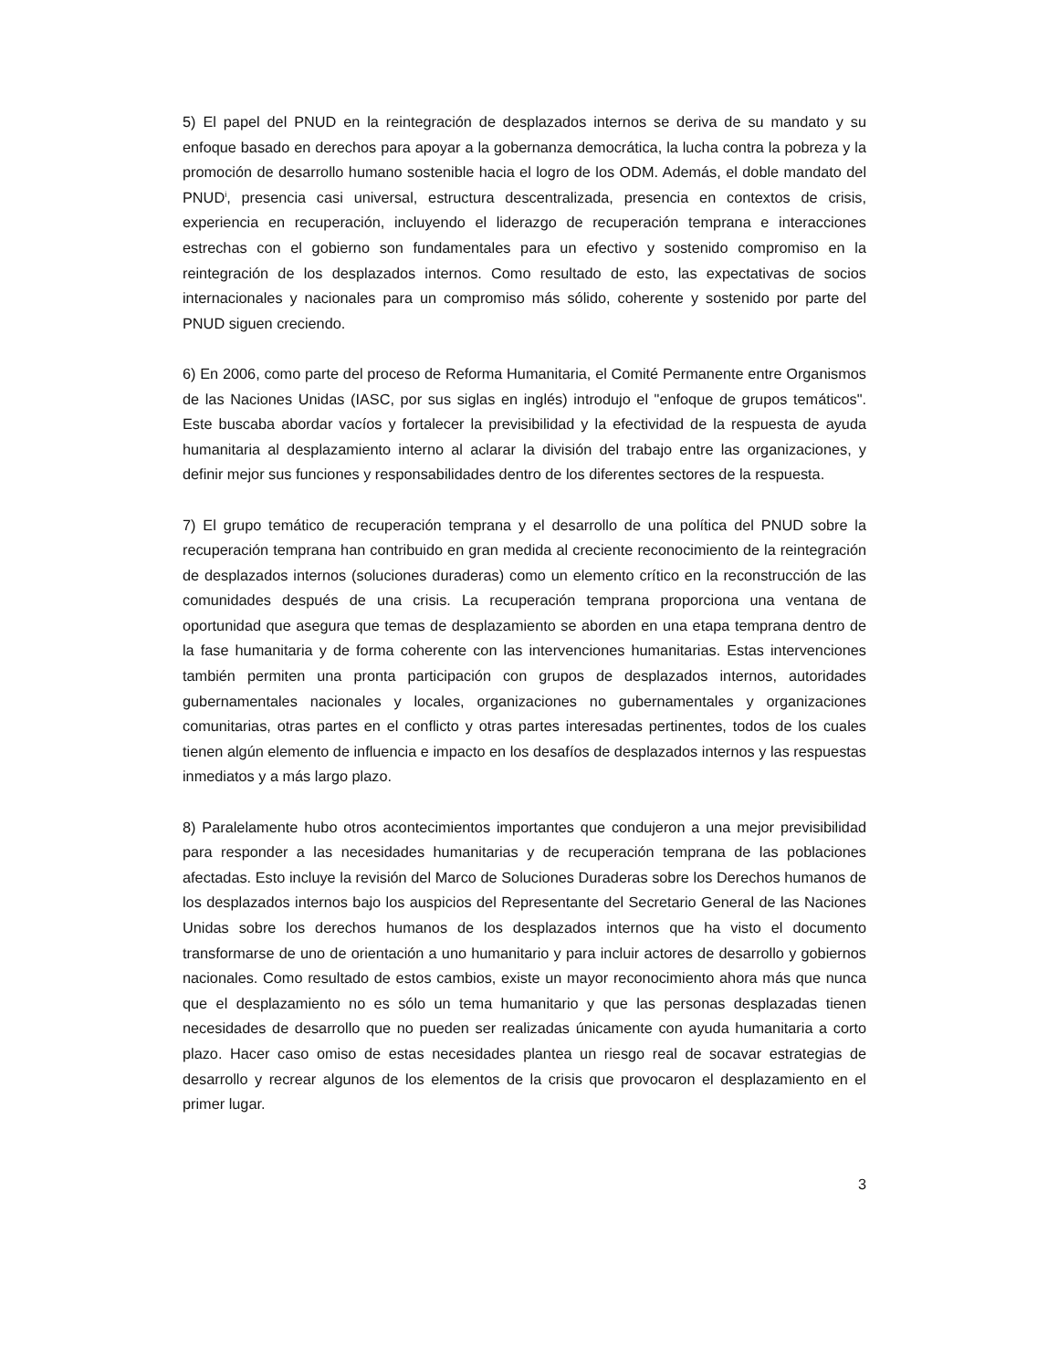5) El papel del PNUD en la reintegración de desplazados internos se deriva de su mandato y su enfoque basado en derechos para apoyar a la gobernanza democrática, la lucha contra la pobreza y la promoción de desarrollo humano sostenible hacia el logro de los ODM. Además, el doble mandato del PNUD<sup>i</sup>, presencia casi universal, estructura descentralizada, presencia en contextos de crisis, experiencia en recuperación, incluyendo el liderazgo de recuperación temprana e interacciones estrechas con el gobierno son fundamentales para un efectivo y sostenido compromiso en la reintegración de los desplazados internos. Como resultado de esto, las expectativas de socios internacionales y nacionales para un compromiso más sólido, coherente y sostenido por parte del PNUD siguen creciendo.
6) En 2006, como parte del proceso de Reforma Humanitaria, el Comité Permanente entre Organismos de las Naciones Unidas (IASC, por sus siglas en inglés) introdujo el "enfoque de grupos temáticos". Este buscaba abordar vacíos y fortalecer la previsibilidad y la efectividad de la respuesta de ayuda humanitaria al desplazamiento interno al aclarar la división del trabajo entre las organizaciones, y definir mejor sus funciones y responsabilidades dentro de los diferentes sectores de la respuesta.
7) El grupo temático de recuperación temprana y el desarrollo de una política del PNUD sobre la recuperación temprana han contribuido en gran medida al creciente reconocimiento de la reintegración de desplazados internos (soluciones duraderas) como un elemento crítico en la reconstrucción de las comunidades después de una crisis. La recuperación temprana proporciona una ventana de oportunidad que asegura que temas de desplazamiento se aborden en una etapa temprana dentro de la fase humanitaria y de forma coherente con las intervenciones humanitarias. Estas intervenciones también permiten una pronta participación con grupos de desplazados internos, autoridades gubernamentales nacionales y locales, organizaciones no gubernamentales y organizaciones comunitarias, otras partes en el conflicto y otras partes interesadas pertinentes, todos de los cuales tienen algún elemento de influencia e impacto en los desafíos de desplazados internos y las respuestas inmediatos y a más largo plazo.
8) Paralelamente hubo otros acontecimientos importantes que condujeron a una mejor previsibilidad para responder a las necesidades humanitarias y de recuperación temprana de las poblaciones afectadas. Esto incluye la revisión del Marco de Soluciones Duraderas sobre los Derechos humanos de los desplazados internos bajo los auspicios del Representante del Secretario General de las Naciones Unidas sobre los derechos humanos de los desplazados internos que ha visto el documento transformarse de uno de orientación a uno humanitario y para incluir actores de desarrollo y gobiernos nacionales. Como resultado de estos cambios, existe un mayor reconocimiento ahora más que nunca que el desplazamiento no es sólo un tema humanitario y que las personas desplazadas tienen necesidades de desarrollo que no pueden ser realizadas únicamente con ayuda humanitaria a corto plazo. Hacer caso omiso de estas necesidades plantea un riesgo real de socavar estrategias de desarrollo y recrear algunos de los elementos de la crisis que provocaron el desplazamiento en el primer lugar.
3